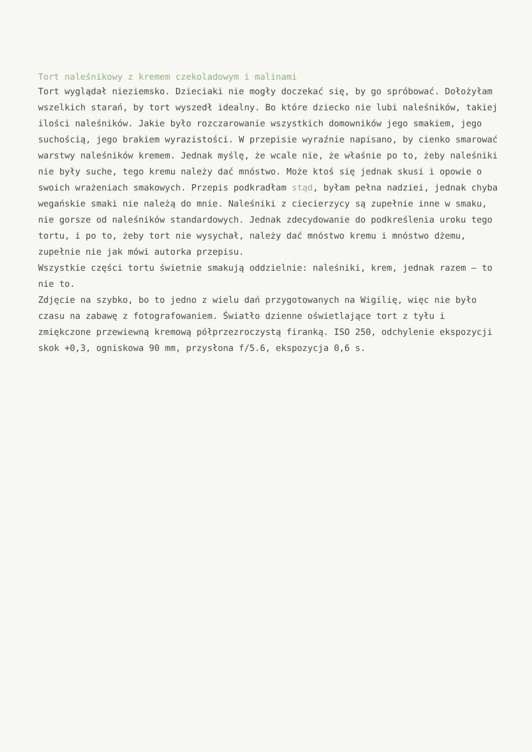Tort naleśnikowy z kremem czekoladowym i malinami
Tort wyglądał nieziemsko. Dzieciaki nie mogły doczekać się, by go spróbować. Dołożyłam wszelkich starań, by tort wyszedł idealny. Bo które dziecko nie lubi naleśników, takiej ilości naleśników. Jakie było rozczarowanie wszystkich domowników jego smakiem, jego suchością, jego brakiem wyrazistości. W przepisie wyraźnie napisano, by cienko smarować warstwy naleśników kremem. Jednak myślę, że wcale nie, że właśnie po to, żeby naleśniki nie były suche, tego kremu należy dać mnóstwo. Może ktoś się jednak skusi i opowie o swoich wrażeniach smakowych. Przepis podkradłam stąd, byłam pełna nadziei, jednak chyba wegańskie smaki nie należą do mnie. Naleśniki z ciecierzycy są zupełnie inne w smaku, nie gorsze od naleśników standardowych. Jednak zdecydowanie do podkreślenia uroku tego tortu, i po to, żeby tort nie wysychał, należy dać mnóstwo kremu i mnóstwo dżemu, zupełnie nie jak mówi autorka przepisu.
Wszystkie części tortu świetnie smakują oddzielnie: naleśniki, krem, jednak razem – to nie to.
Zdjęcie na szybko, bo to jedno z wielu dań przygotowanych na Wigilię, więc nie było czasu na zabawę z fotografowaniem. Światło dzienne oświetlające tort z tyłu i zmiękczone przewiewną kremową półprzezroczystą firanką. ISO 250, odchylenie ekspozycji skok +0,3, ogniskowa 90 mm, przysłona f/5.6, ekspozycja 0,6 s.